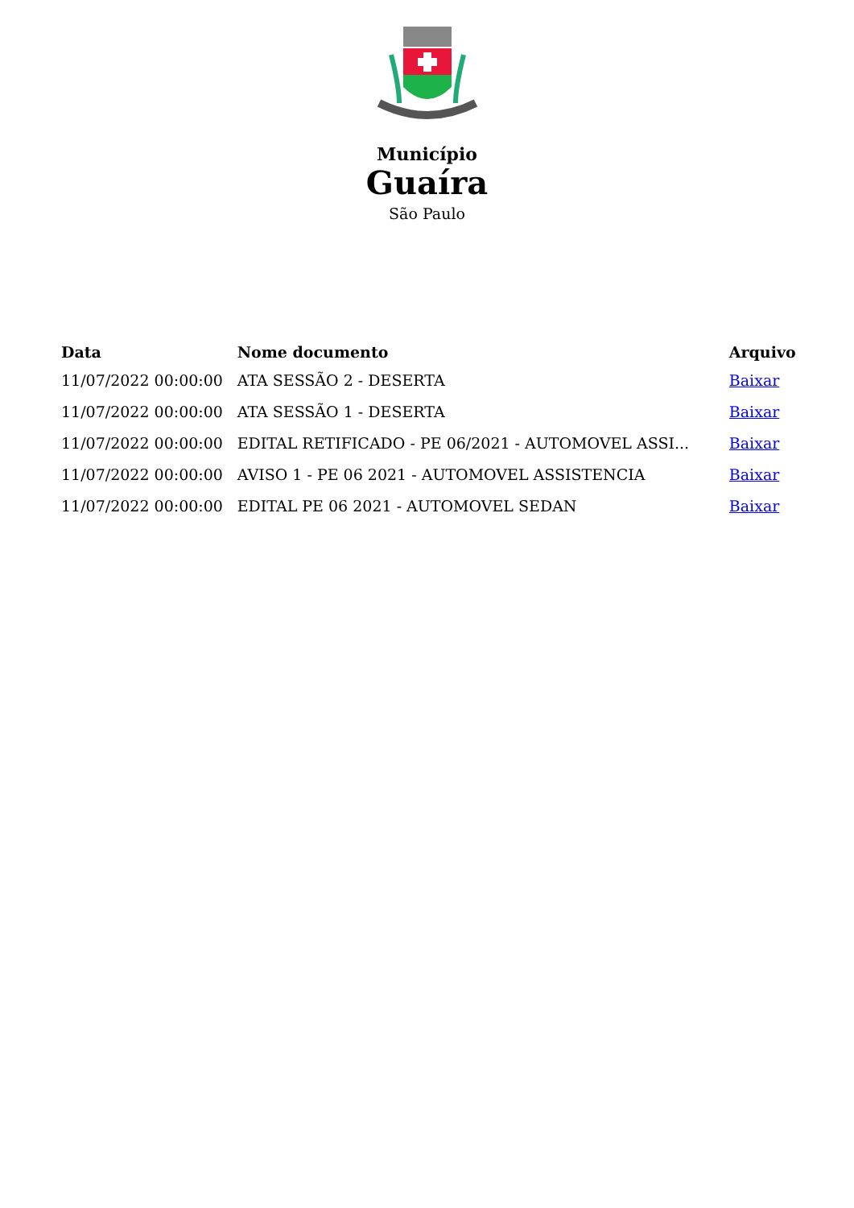Município
Guaíra
São Paulo
| Data | Nome documento | Arquivo |
| --- | --- | --- |
| 11/07/2022 00:00:00 | ATA SESSÃO 2 - DESERTA | Baixar |
| 11/07/2022 00:00:00 | ATA SESSÃO 1 - DESERTA | Baixar |
| 11/07/2022 00:00:00 | EDITAL RETIFICADO - PE 06/2021 - AUTOMOVEL ASSI... | Baixar |
| 11/07/2022 00:00:00 | AVISO 1 - PE 06 2021 - AUTOMOVEL ASSISTENCIA | Baixar |
| 11/07/2022 00:00:00 | EDITAL PE 06 2021 - AUTOMOVEL SEDAN | Baixar |